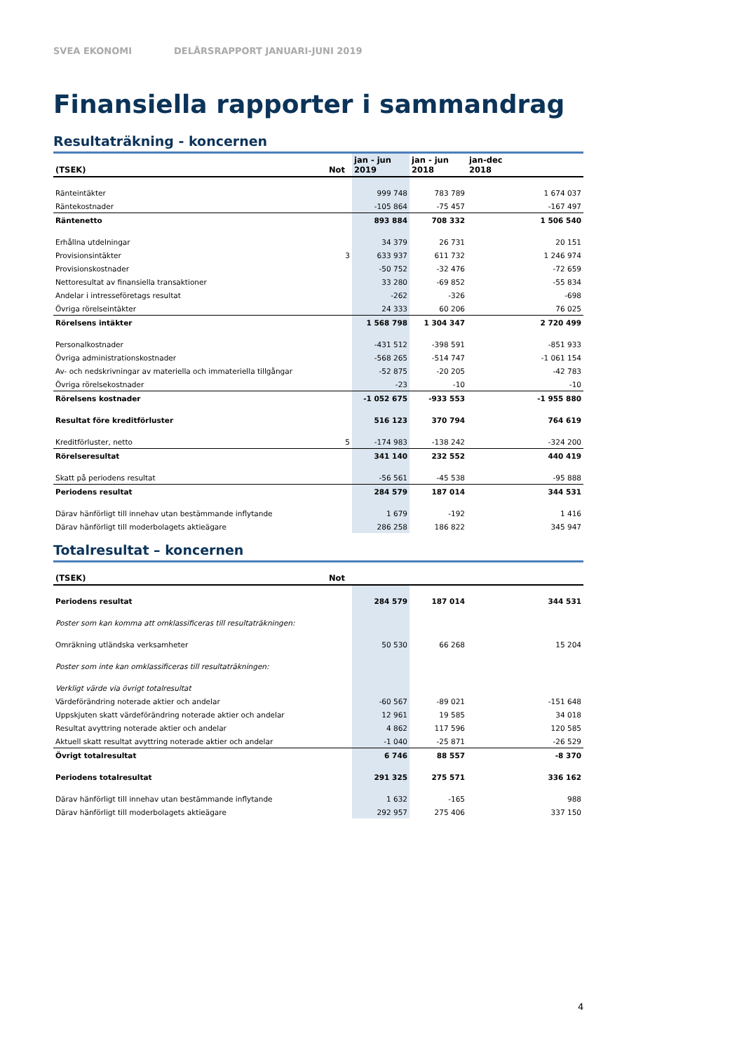SVEA EKONOMI DELÅRSRAPPORT JANUARI-JUNI 2019
Finansiella rapporter i sammandrag
Resultaträkning - koncernen
| (TSEK) | Not | jan - jun 2019 | jan - jun 2018 | jan-dec 2018 |
| --- | --- | --- | --- | --- |
| Ränteintäkter | | 999 748 | 783 789 | 1 674 037 |
| Räntekostnader | | -105 864 | -75 457 | -167 497 |
| Räntenetto | | 893 884 | 708 332 | 1 506 540 |
| Erhållna utdelningar | | 34 379 | 26 731 | 20 151 |
| Provisionsintäkter | 3 | 633 937 | 611 732 | 1 246 974 |
| Provisionskostnader | | -50 752 | -32 476 | -72 659 |
| Nettoresultat av finansiella transaktioner | | 33 280 | -69 852 | -55 834 |
| Andelar i intresseföretags resultat | | -262 | -326 | -698 |
| Övriga rörelseintäkter | | 24 333 | 60 206 | 76 025 |
| Rörelsens intäkter | | 1 568 798 | 1 304 347 | 2 720 499 |
| Personalkostnader | | -431 512 | -398 591 | -851 933 |
| Övriga administrationskostnader | | -568 265 | -514 747 | -1 061 154 |
| Av- och nedskrivningar av materiella och immateriella tillgångar | | -52 875 | -20 205 | -42 783 |
| Övriga rörelsekostnader | | -23 | -10 | -10 |
| Rörelsens kostnader | | -1 052 675 | -933 553 | -1 955 880 |
| Resultat före kreditförluster | | 516 123 | 370 794 | 764 619 |
| Kreditförluster, netto | 5 | -174 983 | -138 242 | -324 200 |
| Rörelseresultat | | 341 140 | 232 552 | 440 419 |
| Skatt på periodens resultat | | -56 561 | -45 538 | -95 888 |
| Periodens resultat | | 284 579 | 187 014 | 344 531 |
| Därav hänförligt till innehav utan bestämmande inflytande | | 1 679 | -192 | 1 416 |
| Därav hänförligt till moderbolagets aktieägare | | 286 258 | 186 822 | 345 947 |
Totalresultat – koncernen
| (TSEK) | Not | | | |
| --- | --- | --- | --- | --- |
| Periodens resultat | | 284 579 | 187 014 | 344 531 |
| Poster som kan komma att omklassificeras till resultaträkningen: | | | | |
| Omräkning utländska verksamheter | | 50 530 | 66 268 | 15 204 |
| Poster som inte kan omklassificeras till resultaträkningen: | | | | |
| Verkligt värde via övrigt totalresultat | | | | |
| Värdeförändring noterade aktier och andelar | | -60 567 | -89 021 | -151 648 |
| Uppskjuten skatt värdeförändring noterade aktier och andelar | | 12 961 | 19 585 | 34 018 |
| Resultat avyttring noterade aktier och andelar | | 4 862 | 117 596 | 120 585 |
| Aktuell skatt resultat avyttring noterade aktier och andelar | | -1 040 | -25 871 | -26 529 |
| Övrigt totalresultat | | 6 746 | 88 557 | -8 370 |
| Periodens totalresultat | | 291 325 | 275 571 | 336 162 |
| Därav hänförligt till innehav utan bestämmande inflytande | | 1 632 | -165 | 988 |
| Därav hänförligt till moderbolagets aktieägare | | 292 957 | 275 406 | 337 150 |
4